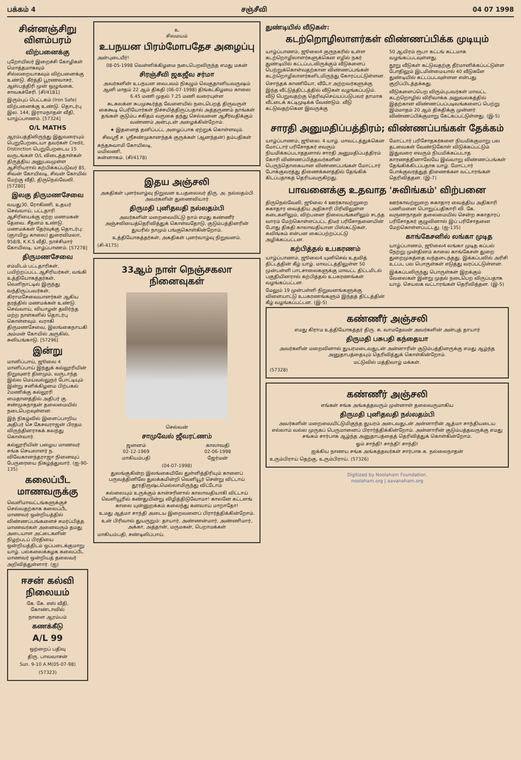பக்கம் 4 சஞ்சீவி 04 07 1998
சின்னஞ்சிறு விளம்பரம்
விற்பனைக்கு
புறோயிலர் இறைச்சி கோழிகள் மொத்தமாகவும் சில்லறையாகவும் விற்பனைக்கு உண்டு. கீர்த்தி பூரணவாசர், ஆஸ்பத்திரி முன் ஒழுங்கை, சாவகச்சேரி. [சி/4181]
இரும்புப் பெட்டகம் (Iron Safe) விற்பனைக்கு உண்டு. தொடர்பு இல. 144, இராமநாதன் வீதி, யாழ்ப்பாணம். [57324]
O/L MATHS
ஆரம்பத்திலிருந்து இதுவரையும் பெறுபேறடையா தவர்கள் Credit, Distinction பெறுபேறடைய 15 வருடங்கள் O/L விடைத்தாள்கள் திருத்திய அனுபவமுள்ள ஆசிரியரால் கற்பிக்கப்படுவர் 85, சிவன் கோயிலடி, சிவன் கோயில் மேற்கு வீதி, திருநெல்வேலி. [57280]
இலகு திருமணசேவை
வயது30, ரோகிணி, உதயர் செவ்வாய், பட்டதாரி ஆசிரியைக்கு ஏற்ற மணமகன் தேவை. சீதனம் உண்டு. மணமக்கள் தேர்வுக்கு தொடர்பு: (ஞாயிறு காலை) துரைவிமலா, 958/8, K.K.S வீதி, நாச்சிமார் கோயிலடி, யாழ்ப்பாணம். [57278]
திருமணசேவை
எம்மிடம் பட்டதாரிகள், பயிற்றப்பட்ட ஆசிரியர்கள், வங்கி உத்தியோகத்தர்கள், வெளிநாட்டில் இருந்து வந்திருப்பவர்கள், கிராமசேவையாளர்கள் ஆகிய தரத்தில் மணமக்கள் உண்டு. செவ்வாய், வியாழன் தவிர்ந்த மற்ற நாள்களில் தொடர்பு கொள்ளவும். வராகி திருமணசேவை, இலங்கைநாயகி அம்மன் கோயில் அருகில், சுலியங்காடு. [57296]
இன்று
மானிப்பாய், ஜூலை 4 மானிப்பாய் இந்துக் கல்லூரியின் நிறுவுனர் தினமும், வருடாந்த இல்ல மெய்வல்லுநர் போட்டியும் இன்று சனிக்கிழமை பிற்பகல் 2மணிக்கு கல்லூரி மைதானத்தில் அதிபர் கு. சண்முகநாதன் தலைமையில் நடைபெறவுள்ளன.
இந் நிகழ்வில் இளைப்பாறிய அதிபர் செ.கேசவராஜன் பிரதம விருந்தினராகக் கலந்து கொள்வார்.
கல்லூரியின் பழைய மாணவர் சங்க செயலாளர் ந. விவேகானந்தராஜா நினைவுப் பேருரையை நிகழ்த்துவார். (ஐ-90-135)
கலைப்பீட மாணவருக்கு
வெளிமாவட்டங்களுக்குச் செல்வதற்காக கலைப்பீட மாணவர் ஒன்றியத்தில் விண்ணப்பங்களைச் சமர்ப்பித்த மாணவர்கள் அனைவரும் தமது அடையாள அட்டைகளின் நிழற்படப் பிரதியை ஒன்றியத்திடம் ஒப்படைக்குமாறு யாழ். பல்கலைக்கழக கலைப்பீட மாணவர் ஒன்றியத் தலைவர் அறிவித்துள்ளார். (ஐ)
ஈசன் கல்வி நிலையம்
கே. கே. எஸ் வீதி, கோண்டாவில்
நாளை ஆரம்பம்
கணக்கீடு
A/L 99
ஒற்றைப் பதிவு
திரு. பாலவாசன்
Sun. 9-10 A.M(05-07-98)
(57323)
உ
சிவமயம்
உபநயன பிரம்மோபதேச அழைப்பு
அன்புடையீர்!
08-05-1998 வெள்ளிக்கிழமை நடைபெறவிருந்த எமது மகன்
சிரஞ்சீவி ஜகஜீவ சர்மா
அவர்களின் உபநயன வைபவம் நிகழும் வெகுதானியவருஷம் ஆனி மாதம் 22 ஆம் திகதி (06-07-1998) திங்கட்கிழமை காலை 6.45 மணி முதல் 7.25 மணி வரையுள்ள
கடகலக்ன சுபமுகூர்த்த வேளையில் நடைபெறத் திருவருள் கைகூடி பெரியோர்கள் நிச்சயித்திருப்பதால் அத்தருணம் தாங்கள் தங்கள் குடும்ப சகிதம் வருகை தந்து செல்வனை ஆசீர்வதிக்கும் வண்ணம் அன்புடன் அழைக்கின்றோம்.
★ இதனைத் தனிப்பட்ட அழைப்பாக ஏற்றுக் கொள்ளவும்.
சிவஸ்ரீ ச. ஸ்ரீசண்முகானந்தக் குருக்கள் (ஆனந்தன்) தம்பதிகள்
கந்தசுவாமி கோயிலடி,
மயிலணி,
சுன்னாகம். (சி/4178)
இதய அஞ்சலி
அகதிகள் புனர்வாழ்வு நிறுவன உபதலைவர் திரு. அ. நல்லதம்பி அவர்களின் துணைவியார்
திருமதி புனிதவதி நல்லதம்பி
அவர்களின் மறைவையிட்டு நாம் எமது கண்ணீர் அஞ்சலியைத்தெரிவித்துக் கொள்வதோடு, குடும்பத்தினரின் துயரில் நாமும் பங்குகொள்கின்றோம்.
உத்தியோகத்தர்கள், அகதிகள் புனர்வாழ்வு நிறுவனம்.
(சி-4175)
33ஆம் நாள் நெஞ்சகலா நினைவுகள்
செல்வன்
சாமுவேல் ஜீவரட்ணம்
ஜனனம்
02-12-1969
மாகியம்பதி
காலாவதி
02-06-1998
ஜேர்மன்
(04-07-1998)
துலங்குகின்ற இலங்கையிலே துள்ளித்திரியும் காளைப் பருவத்தினிலே துலக்கமின்றி வெளியூர் சென்று விட்டாய் தூரதிருஷ்டமெல்லாமிருந்து விட்டோம்
கல்லையும் உருக்கும் கான்சரினால் காலாவதியாகி விட்டாய் வெளியூரில் கண்துயின்று விழித்திடுவோமா! காலனே கட்டளங் காலை யுன்னுறக்கம் கலைந்து கனவாய் மாறாதோ!
உமது ஆத்மா சாந்தி அடைய இறைவனைப் பிரார்த்திக்கின்றோம்.
உன் பிரிவால் துயருறும்: தாயார், அண்ணன்மார், அண்ணிமார், அக்கா, அத்தான், மருமகன், பெறாமக்கள்
மாகியம்பதி, சண்டிலிப்பாய்.
துண்டியில் வீடுகள்:
கடற்றொழிலாளர்கள் விண்ணப்பிக்க முடியும்
யாழ்ப்பாணம், ஜூலை4 குருநகரில் உள்ள கடற்றொழிலாளர்களுக்கென எழில் நகர் துண்டியில் கட்டப்படவிருக்கும் வீடுகளைப் பெற்றுக்கொள்வதற்கான விண்ணப்பங்கள் கடற்றொழிலாளர்களிடமிருந்து கோரப்பட்டுள்ளன.
சொந்தக் காணியோ, வீடோ அற்றவர்களுக்கு இந்த வீட்டுத்திட்டத்தில் வீடுகள் வழங்கப்படும். வீடு பெறுவதற்கு தெரிவுசெய்யப்படுபவர் தாமாக வீட்டைக் கட்டிமுடிக்க வேண்டும். வீடு கட்டுவதற்கென இவருக்கு
50 ஆயிரம் ரூபா கட்டங் கட்டமாக வழங்கப்படவுள்ளது.
நூறு வீடுகள் கட்டுவதற்கு தீர்மானிக்கப்பட்டுள்ள போதிலும் இடமின்மையால் 40 வீடுகளே துண்டியில் கட்டப்படவுள்ளன என்பது குறிப்பிடத்தக்கது.
வீடுகளைப்பெற விரும்புபவர்கள் மாவட்ட கடற்றொழில் விரிவாக்க அலுவலகத்தில் இதற்கான விண்ணப்பப்படிவங்களைப் பெற்று இம்மாதம் 20 ஆம் திகதிக்கு முன்னர் விண்ணப்பிக்குமாறு கேட்கப்பட்டுள்ளது. (இ-5)
சாரதி அனுமதிப்பத்திரம்; விண்ணப்பங்கள் தேக்கம்
யாழ்ப்பாணம், ஜூலை. 4 யாழ். மாவட்டத்துக்கென மோட்டார் பரிசோதகர் எவரும் நியமிக்கப்படாததனால் சாரதி அனுமதிப்பத்திரம் கோரி விண்ணப்பித்தவர்களின் பெருந்தொகையான விண்ணப்பங்கள் மோட்டார் போக்குவரத்து திணைக்களத்தில் தேங்கிக் கிடப்பதாகத் தெரியவருகிறது.
மோட்டார் பரிசோதகர்களை நியமிக்குமாறு பல தடவைகள் வேண்டுகோள் விடுக்கப்பட்டும் இதுவரை எவரும் நியமிக்கப்படாத காரணத்தினாலேயே இவ்வாறு விண்ணப்பங்கள் தேங்கிக்கிடப்பதாக யாழ். மோட்டார் போக்குவரத்துத் திணைக்கள வட்டாரங்கள் தெரிவித்தன. (இ-7)
பாவனைக்கு உதவாத 'சுவிங்கம்' விற்பனை
திருநெல்வேலி, ஜூலை 4 ஊர்காவற்றுறை சுகாதார வைத்திய அதிகாரி பிரிவிலுள்ள கடைகளிலும், விற்பனை நிலையங்களிலும் சடந்த வாரம் மேற்கொள்ளப்பட்ட திடீர் பரிசோதனையின் போது திகதி காலாவதியான பிஸ்கட்டுகள், சுவிங்கம் என்பன கைப்பற்றப்பட்டு அழிக்கப்பட்டன.
கற்பித்தல் உபகரணம்
யாழ்ப்பாணம், ஜூலை4 யுனிசெவ் உதவித் திட்டத்தின் கீழ் யாழ். மாவட்டத்திலுள்ள 50 முன்பள்ளி பாடசாலைகளுக்கு மாவட்ட திட்டமிடல் பகுதியினரால் கற்பித்தல் உபகரணங்கள் வழங்கப்பட்டன.
மேலும் 19 முன்பள்ளி நிறுவனங்களுக்கு விளையாட்டு உபகரணங்களும் இந்தத் திட்டத்தின் கீழ் வழங்கப்பட்டன. (இ-5)
ஊர்காவற்றுறை சுகாதார வைத்திய அதிகாரி பணிமனை பொறுப்பதிகாரி வி. கே. வருணநாதன் தலைமையில் சென்ற சுகாதாரப் பரிசோதகர் குழுவினால் இப் பரிசோதனை மேற்கொள்ளப்பட்டது. (ஐ-135)
காங்கேசனில் லங்கா முடித
யாழ்ப்பாணம், ஜூலை4 லங்கா முடித கப்பல் நேற்று முன்தினம் காலை காங்கேசன் துறை துறைமுகத்தை வந்தடைந்தது. இக்கப்பலில் அரிசி உட்பட பல பொருள்கள் எடுத்து வரப்பட்டுள்ளன.
இக்கப்பலிருந்து பொருள்கள் இறக்கும் வேலைகள் இன்று முதல் நடைபெற விருப்பதாக யாழ். செயலக வட்டாரங்கள் தெரிவித்தன. (இ-5)
கண்ணீர் அஞ்சலி
எமது கிராம உத்தியோகத்தர் திரு. க. வாமதேவன் அவர்களின் அன்புத் தாயார்
திருமதி பசுபதி கந்தையா
அவர்களின் மறைவினால் துயரமடைவதுடன் அன்னாரின் குடும்பத்தினருக்கு எமது ஆழ்ந்த அனுதாபத்தையும் தெரிவித்துக் கொள்கின்றோம்.
மட்டுவில் மத்திவாழ் மக்கள்.
(57328)
கண்ணீர் அஞ்சலி
எங்கள் சங்க அங்கத்தவரும் முன்னாள் தலைவருமாகிய
திருமதி புனிதவதி நல்லதம்பி
அவர்களின் மறைவையிட்டுமிகுந்த துயரம் அடைவதுடன் அன்னாரின் ஆத்மா சாந்தியடைய எல்லாம் வல்ல முருகப் பெருமானைப் பிரார்த்திக்கின்றோம். அன்னாரின் குடும்பத்தவருக்கு எமது சங்கம் சார்பாக ஆழ்ந்த அனுதாபத்தைத் தெரிவித்துக் கொள்கின்றோம்.
ஓம் சாந்தி! சாந்தி! சாந்தி!
ஐக்கிய நாணய சங்க அங்கத்தவர்கள் சார்பாக க. நல்லைநாதன்
உரும்பிராய் தெற்கு, உரும்பிராய். (57326)
Digitized by Noolaham Foundation.
noolaham.org | aavanaham.org